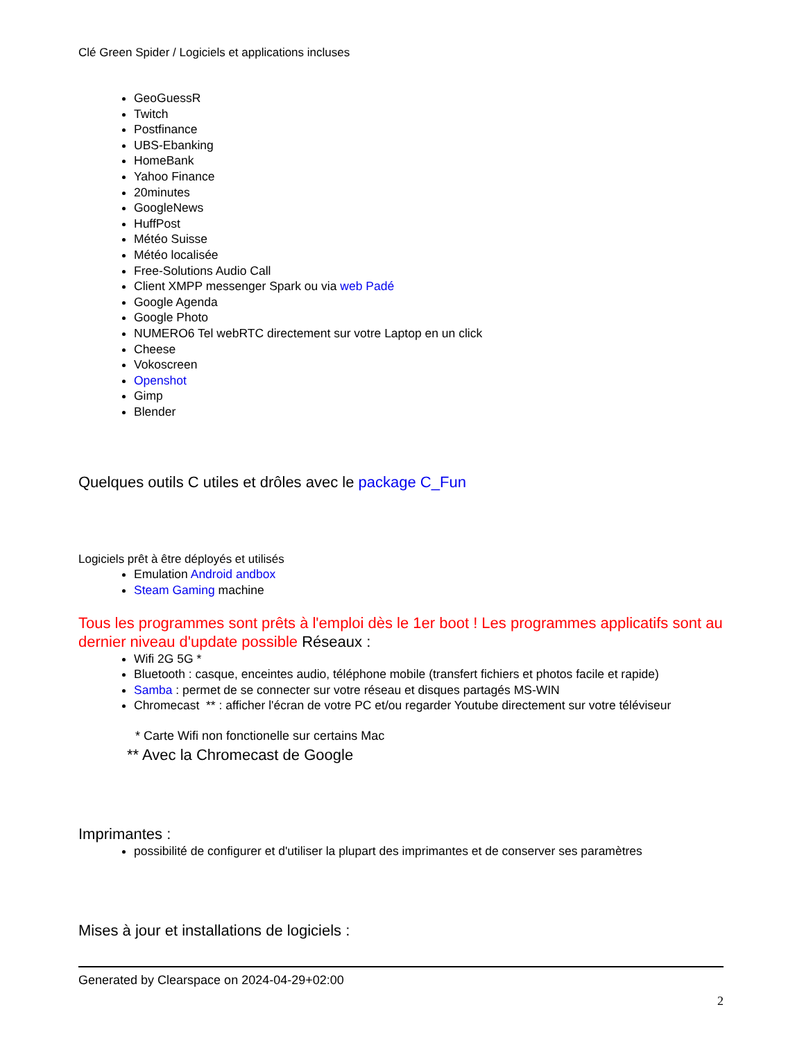Clé Green Spider / Logiciels et applications incluses
GeoGuessR
Twitch
Postfinance
UBS-Ebanking
HomeBank
Yahoo Finance
20minutes
GoogleNews
HuffPost
Météo Suisse
Météo localisée
Free-Solutions Audio Call
Client XMPP messenger Spark ou via web Padé
Google Agenda
Google Photo
NUMERO6 Tel webRTC directement sur votre Laptop en un click
Cheese
Vokoscreen
Openshot
Gimp
Blender
Quelques outils C utiles et drôles avec le package C_Fun
Logiciels prêt à être déployés et utilisés
Emulation Android andbox
Steam Gaming machine
Tous les programmes sont prêts à l'emploi dès le 1er boot ! Les programmes applicatifs sont au dernier niveau d'update possible Réseaux :
Wifi 2G 5G *
Bluetooth : casque, enceintes audio, téléphone mobile (transfert fichiers et photos facile et rapide)
Samba : permet de se connecter sur votre réseau et disques partagés MS-WIN
Chromecast ** : afficher l'écran de votre PC et/ou regarder Youtube directement sur votre téléviseur
* Carte Wifi non fonctionelle sur certains Mac
** Avec la Chromecast de Google
Imprimantes :
possibilité de configurer et d'utiliser la plupart des imprimantes et de conserver ses paramètres
Mises à jour et installations de logiciels :
Generated by Clearspace on 2024-04-29+02:00
2